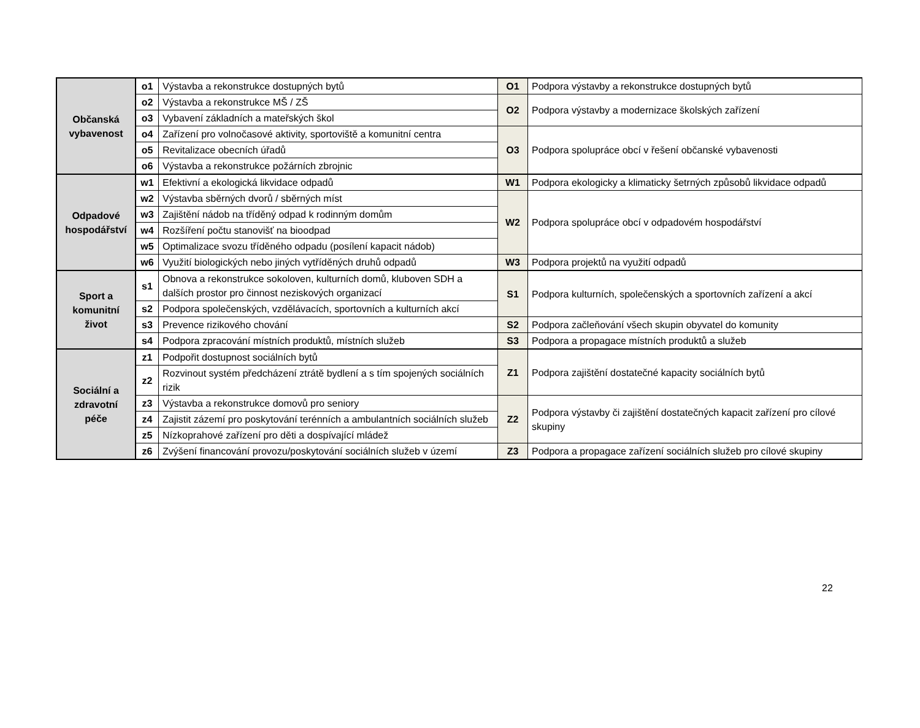| Občanská vybavenost | o1 | Výstavba a rekonstrukce dostupných bytů | O1 | Podpora výstavby a rekonstrukce dostupných bytů |
| | o2 | Výstavba a rekonstrukce MŠ / ZŠ | O2 | Podpora výstavby a modernizace školských zařízení |
| | o3 | Vybavení základních a mateřských škol | | |
| | o4 | Zařízení pro volnočasové aktivity, sportoviště a komunitní centra | O3 | Podpora spolupráce obcí v řešení občanské vybavenosti |
| | o5 | Revitalizace obecních úřadů | | |
| | o6 | Výstavba a rekonstrukce požárních zbrojnic | | |
| Odpadové hospodářství | w1 | Efektivní a ekologická likvidace odpadů | W1 | Podpora ekologicky a klimaticky šetrných způsobů likvidace odpadů |
| | w2 | Výstavba sběrných dvorů / sběrných míst | W2 | Podpora spolupráce obcí v odpadovém hospodářství |
| | w3 | Zajištění nádob na tříděný odpad k rodinným domům | | |
| | w4 | Rozšíření počtu stanovišť na bioodpad | | |
| | w5 | Optimalizace svozu tříděného odpadu (posílení kapacit nádob) | | |
| | w6 | Využití biologických nebo jiných vytříděných druhů odpadů | W3 | Podpora projektů na využití odpadů |
| Sport a komunitní život | s1 | Obnova a rekonstrukce sokoloven, kulturních domů, kluboven SDH a dalších prostor pro činnost neziskových organizací | S1 | Podpora kulturních, společenských a sportovních zařízení a akcí |
| | s2 | Podpora společenských, vzdělávacích, sportovních a kulturních akcí | | |
| | s3 | Prevence rizikového chování | S2 | Podpora začleňování všech skupin obyvatel do komunity |
| | s4 | Podpora zpracování místních produktů, místních služeb | S3 | Podpora a propagace místních produktů a služeb |
| Sociální a zdravotní péče | z1 | Podpořit dostupnost sociálních bytů | Z1 | Podpora zajištění dostatečné kapacity sociálních bytů |
| | z2 | Rozvinout systém předcházení ztrátě bydlení a s tím spojených sociálních rizik | | |
| | z3 | Výstavba a rekonstrukce domovů pro seniory | Z2 | Podpora výstavby či zajištění dostatečných kapacit zařízení pro cílové skupiny |
| | z4 | Zajistit zázemí pro poskytování terénních a ambulantních sociálních služeb | | |
| | z5 | Nízkoprahové zařízení pro děti a dospívající mládež | | |
| | z6 | Zvýšení financování provozu/poskytování sociálních služeb v území | Z3 | Podpora a propagace zařízení sociálních služeb pro cílové skupiny |
22